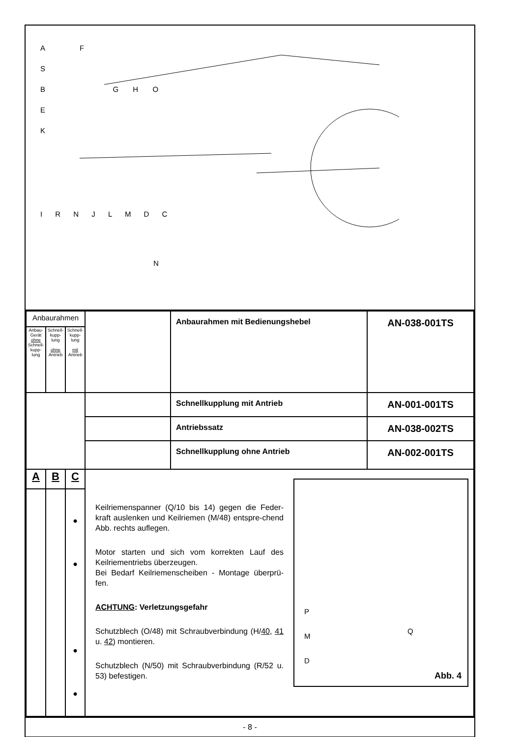A F
S
B G H O
E
K
I R N J L M D C
N
| Anbaurahmen | | | | Anbaurahmen mit Bedienungshebel | AN-038-001TS |
| Anbau-Gerät ohne Schnell-kupp-lung | Schnell-kupp-lung ohne Antrieb | Schnell-kupp-lung mit Antrieb | | | |
| | | | | Schnellkupplung mit Antrieb | AN-001-001TS |
| | | | | Antriebssatz | AN-038-002TS |
| | | | | Schnellkupplung ohne Antrieb | AN-002-001TS |
| A | B | C | P M D Q Abb. 4 Keilriemenspanner (Q/10 bis 14) gegen die Feder-kraft auslenken und Keilriemen (M/48) entspre-chend Abb. rechts auflegen. Motor starten und sich vom korrekten Lauf des Keilriementriebs überzeugen. Bei Bedarf Keilriemenscheiben - Montage überprü-fen. ACHTUNG : Verletzungsgefahr Schutzblech (O/48) mit Schraubverbindung (H/ 40 , 41 u. 42 ) montieren. Schutzblech (N/50) mit Schraubverbindung (R/52 u. 53) befestigen. | | |
| | | ● ● ● ● | | | |
- 8 -